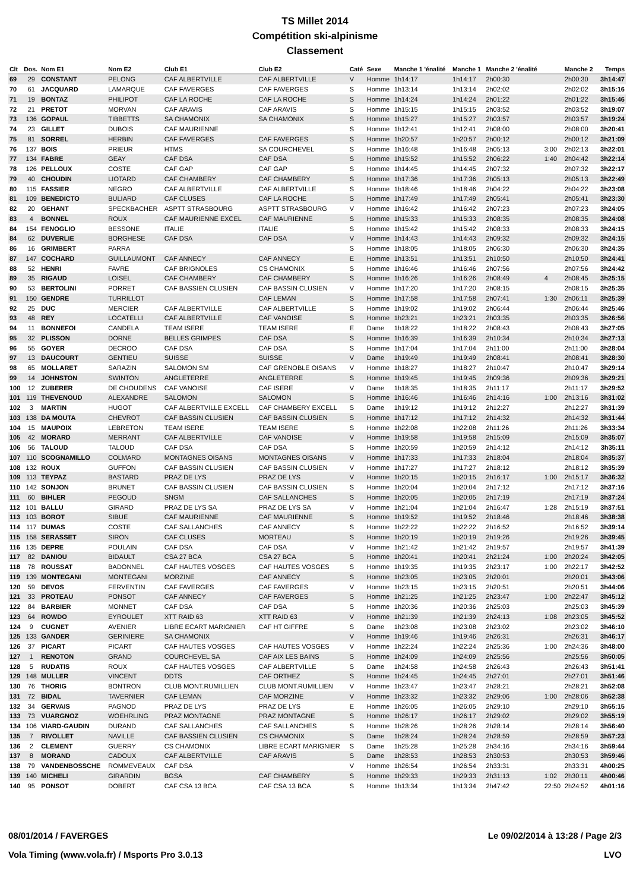TS Millet 2014
Compétition ski-alpinisme
Classement
| Clt | Dos. | Nom E1 | Nom E2 | Club E1 | Club E2 | Caté | Sexe | Manche 1 'énalité | Manche 1 | Manche 2 'énalité | | Manche 2 | Temps |
| --- | --- | --- | --- | --- | --- | --- | --- | --- | --- | --- | --- | --- | --- |
| 69 | 29 | CONSTANT | PELONG | CAF ALBERTVILLE | CAF ALBERTVILLE | V | Homme | 1h14:17 | 1h14:17 | 2h00:30 | | 2h00:30 | 3h14:47 |
| 70 | 61 | JACQUARD | LAMARQUE | CAF FAVERGES | CAF FAVERGES | S | Homme | 1h13:14 | 1h13:14 | 2h02:02 | | 2h02:02 | 3h15:16 |
| 71 | 19 | BONTAZ | PHILIPOT | CAF LA ROCHE | CAF LA ROCHE | S | Homme | 1h14:24 | 1h14:24 | 2h01:22 | | 2h01:22 | 3h15:46 |
| 72 | 21 | PRETOT | MORVAN | CAF ARAVIS | CAF ARAVIS | S | Homme | 1h15:15 | 1h15:15 | 2h03:52 | | 2h03:52 | 3h19:07 |
| 73 | 136 | GOPAUL | TIBBETTS | SA CHAMONIX | SA CHAMONIX | S | Homme | 1h15:27 | 1h15:27 | 2h03:57 | | 2h03:57 | 3h19:24 |
| 74 | 23 | GILLET | DUBOIS | CAF MAURIENNE | | S | Homme | 1h12:41 | 1h12:41 | 2h08:00 | | 2h08:00 | 3h20:41 |
| 75 | 81 | SORREL | HERBIN | CAF FAVERGES | CAF FAVERGES | S | Homme | 1h20:57 | 1h20:57 | 2h00:12 | | 2h00:12 | 3h21:09 |
| 76 | 137 | BOIS | PRIEUR | HTMS | SA COURCHEVEL | S | Homme | 1h16:48 | 1h16:48 | 2h05:13 | 3:00 | 2h02:13 | 3h22:01 |
| 77 | 134 | FABRE | GEAY | CAF DSA | CAF DSA | S | Homme | 1h15:52 | 1h15:52 | 2h06:22 | 1:40 | 2h04:42 | 3h22:14 |
| 78 | 126 | PELLOUX | COSTE | CAF GAP | CAF GAP | S | Homme | 1h14:45 | 1h14:45 | 2h07:32 | | 2h07:32 | 3h22:17 |
| 79 | 40 | CHOUDIN | LIOTARD | CAF CHAMBERY | CAF CHAMBERY | S | Homme | 1h17:36 | 1h17:36 | 2h05:13 | | 2h05:13 | 3h22:49 |
| 80 | 115 | FASSIER | NEGRO | CAF ALBERTVILLE | CAF ALBERTVILLE | S | Homme | 1h18:46 | 1h18:46 | 2h04:22 | | 2h04:22 | 3h23:08 |
| 81 | 109 | BENEDICTO | BULIARD | CAF CLUSES | CAF LA ROCHE | S | Homme | 1h17:49 | 1h17:49 | 2h05:41 | | 2h05:41 | 3h23:30 |
| 82 | 20 | GEHANT | SPECKBACHER | ASPTT STRASBOURG | ASPTT STRASBOURG | V | Homme | 1h16:42 | 1h16:42 | 2h07:23 | | 2h07:23 | 3h24:05 |
| 83 | 4 | BONNEL | ROUX | CAF MAURIENNE EXCEL | CAF MAURIENNE | S | Homme | 1h15:33 | 1h15:33 | 2h08:35 | | 2h08:35 | 3h24:08 |
| 84 | 154 | FENOGLIO | BESSONE | ITALIE | ITALIE | S | Homme | 1h15:42 | 1h15:42 | 2h08:33 | | 2h08:33 | 3h24:15 |
| 84 | 62 | DUVERLIE | BORGHESE | CAF DSA | CAF DSA | V | Homme | 1h14:43 | 1h14:43 | 2h09:32 | | 2h09:32 | 3h24:15 |
| 86 | 16 | GRIMBERT | PARRA | | | S | Homme | 1h18:05 | 1h18:05 | 2h06:30 | | 2h06:30 | 3h24:35 |
| 87 | 147 | COCHARD | GUILLAUMONT | CAF ANNECY | CAF ANNECY | E | Homme | 1h13:51 | 1h13:51 | 2h10:50 | | 2h10:50 | 3h24:41 |
| 88 | 52 | HENRI | FAVRE | CAF BRIGNOLES | CS CHAMONIX | S | Homme | 1h16:46 | 1h16:46 | 2h07:56 | | 2h07:56 | 3h24:42 |
| 89 | 35 | RIGAUD | LOISEL | CAF CHAMBERY | CAF CHAMBERY | S | Homme | 1h16:26 | 1h16:26 | 2h08:49 | 4 | 2h08:45 | 3h25:15 |
| 90 | 53 | BERTOLINI | PORRET | CAF BASSIEN CLUSIEN | CAF BASSIN CLUSIEN | V | Homme | 1h17:20 | 1h17:20 | 2h08:15 | | 2h08:15 | 3h25:35 |
| 91 | 150 | GENDRE | TURRILLOT | | CAF LEMAN | S | Homme | 1h17:58 | 1h17:58 | 2h07:41 | 1:30 | 2h06:11 | 3h25:39 |
| 92 | 25 | DUC | MERCIER | CAF ALBERTVILLE | CAF ALBERTVILLE | S | Homme | 1h19:02 | 1h19:02 | 2h06:44 | | 2h06:44 | 3h25:46 |
| 93 | 48 | REY | LOCATELLI | CAF ALBERTVILLE | CAF VANOISE | S | Homme | 1h23:21 | 1h23:21 | 2h03:35 | | 2h03:35 | 3h26:56 |
| 94 | 11 | BONNEFOI | CANDELA | TEAM ISERE | TEAM ISERE | E | Dame | 1h18:22 | 1h18:22 | 2h08:43 | | 2h08:43 | 3h27:05 |
| 95 | 32 | PLISSON | DORNE | BELLES GRIMPES | CAF DSA | S | Homme | 1h16:39 | 1h16:39 | 2h10:34 | | 2h10:34 | 3h27:13 |
| 96 | 55 | GOYER | DECROO | CAF DSA | CAF DSA | S | Homme | 1h17:04 | 1h17:04 | 2h11:00 | | 2h11:00 | 3h28:04 |
| 97 | 13 | DAUCOURT | GENTIEU | SUISSE | SUISSE | V | Dame | 1h19:49 | 1h19:49 | 2h08:41 | | 2h08:41 | 3h28:30 |
| 98 | 65 | MOLLARET | SARAZIN | SALOMON SM | CAF GRENOBLE OISANS | V | Homme | 1h18:27 | 1h18:27 | 2h10:47 | | 2h10:47 | 3h29:14 |
| 99 | 14 | JOHNSTON | SWINTON | ANGLETERRE | ANGLETERRE | S | Homme | 1h19:45 | 1h19:45 | 2h09:36 | | 2h09:36 | 3h29:21 |
| 100 | 12 | ZUBERER | DE CHOUDENS | CAF VANOISE | CAF ISERE | V | Dame | 1h18:35 | 1h18:35 | 2h11:17 | | 2h11:17 | 3h29:52 |
| 101 | 119 | THEVENOUD | ALEXANDRE | SALOMON | SALOMON | S | Homme | 1h16:46 | 1h16:46 | 2h14:16 | 1:00 | 2h13:16 | 3h31:02 |
| 102 | 3 | MARTIN | HUGOT | CAF ALBERTVILLE EXCELL | CAF CHAMBERY EXCELL | S | Dame | 1h19:12 | 1h19:12 | 2h12:27 | | 2h12:27 | 3h31:39 |
| 103 | 138 | DA MOUTA | CHEVROT | CAF BASSIN CLUSIEN | CAF BASSIN CLUSIEN | S | Homme | 1h17:12 | 1h17:12 | 2h14:32 | | 2h14:32 | 3h31:44 |
| 104 | 15 | MAUPOIX | LEBRETON | TEAM ISERE | TEAM ISERE | S | Homme | 1h22:08 | 1h22:08 | 2h11:26 | | 2h11:26 | 3h33:34 |
| 105 | 42 | MORARD | MERRANT | CAF ALBERTVILLE | CAF VANOISE | V | Homme | 1h19:58 | 1h19:58 | 2h15:09 | | 2h15:09 | 3h35:07 |
| 106 | 56 | TALOUD | TALOUD | CAF DSA | CAF DSA | S | Homme | 1h20:59 | 1h20:59 | 2h14:12 | | 2h14:12 | 3h35:11 |
| 107 | 110 | SCOGNAMILLO | COLMARD | MONTAGNES OISANS | MONTAGNES OISANS | V | Homme | 1h17:33 | 1h17:33 | 2h18:04 | | 2h18:04 | 3h35:37 |
| 108 | 132 | ROUX | GUFFON | CAF BASSIN CLUSIEN | CAF BASSIN CLUSIEN | V | Homme | 1h17:27 | 1h17:27 | 2h18:12 | | 2h18:12 | 3h35:39 |
| 109 | 113 | TEYPAZ | BASTARD | PRAZ DE LYS | PRAZ DE LYS | V | Homme | 1h20:15 | 1h20:15 | 2h16:17 | 1:00 | 2h15:17 | 3h36:32 |
| 110 | 142 | SONJON | BRUNET | CAF BASSIN CLUSIEN | CAF BASSIN CLUSIEN | S | Homme | 1h20:04 | 1h20:04 | 2h17:12 | | 2h17:12 | 3h37:16 |
| 111 | 60 | BIHLER | PEGOUD | SNGM | CAF SALLANCHES | S | Homme | 1h20:05 | 1h20:05 | 2h17:19 | | 2h17:19 | 3h37:24 |
| 112 | 101 | BALLU | GIRARD | PRAZ DE LYS SA | PRAZ DE LYS SA | V | Homme | 1h21:04 | 1h21:04 | 2h16:47 | 1:28 | 2h15:19 | 3h37:51 |
| 113 | 103 | BOROT | SIBUE | CAF MAURIENNE | CAF MAURIENNE | S | Homme | 1h19:52 | 1h19:52 | 2h18:46 | | 2h18:46 | 3h38:38 |
| 114 | 117 | DUMAS | COSTE | CAF SALLANCHES | CAF ANNECY | S | Homme | 1h22:22 | 1h22:22 | 2h16:52 | | 2h16:52 | 3h39:14 |
| 115 | 158 | SERASSET | SIRON | CAF CLUSES | MORTEAU | S | Homme | 1h20:19 | 1h20:19 | 2h19:26 | | 2h19:26 | 3h39:45 |
| 116 | 135 | DEPRE | POULAIN | CAF DSA | CAF DSA | V | Homme | 1h21:42 | 1h21:42 | 2h19:57 | | 2h19:57 | 3h41:39 |
| 117 | 82 | DANIOU | BIDAULT | CSA 27 BCA | CSA 27 BCA | S | Homme | 1h20:41 | 1h20:41 | 2h21:24 | 1:00 | 2h20:24 | 3h42:05 |
| 118 | 78 | ROUSSAT | BADONNEL | CAF HAUTES VOSGES | CAF HAUTES VOSGES | S | Homme | 1h19:35 | 1h19:35 | 2h23:17 | 1:00 | 2h22:17 | 3h42:52 |
| 119 | 139 | MONTEGANI | MONTEGANI | MORZINE | CAF ANNECY | S | Homme | 1h23:05 | 1h23:05 | 2h20:01 | | 2h20:01 | 3h43:06 |
| 120 | 59 | DEVOS | FERVENTIN | CAF FAVERGES | CAF FAVERGES | V | Homme | 1h23:15 | 1h23:15 | 2h20:51 | | 2h20:51 | 3h44:06 |
| 121 | 33 | PROTEAU | PONSOT | CAF ANNECY | CAF FAVERGES | S | Homme | 1h21:25 | 1h21:25 | 2h23:47 | 1:00 | 2h22:47 | 3h45:12 |
| 122 | 84 | BARBIER | MONNET | CAF DSA | CAF DSA | S | Homme | 1h20:36 | 1h20:36 | 2h25:03 | | 2h25:03 | 3h45:39 |
| 123 | 64 | ROWDO | EYROULET | XTT RAID 63 | XTT RAID 63 | V | Homme | 1h21:39 | 1h21:39 | 2h24:13 | 1:08 | 2h23:05 | 3h45:52 |
| 124 | 9 | CUGNET | AVENIER | LIBRE ECART MARIGNIER | CAF HT GIFFRE | S | Dame | 1h23:08 | 1h23:08 | 2h23:02 | | 2h23:02 | 3h46:10 |
| 125 | 133 | GANDER | GERINIERE | SA CHAMONIX | | V | Homme | 1h19:46 | 1h19:46 | 2h26:31 | | 2h26:31 | 3h46:17 |
| 126 | 37 | PICART | PICART | CAF HAUTES VOSGES | CAF HAUTES VOSGES | V | Homme | 1h22:24 | 1h22:24 | 2h25:36 | 1:00 | 2h24:36 | 3h48:00 |
| 127 | 1 | RENOTON | GRAND | COURCHEVEL SA | CAF AIX LES BAINS | S | Homme | 1h24:09 | 1h24:09 | 2h25:56 | | 2h25:56 | 3h50:05 |
| 128 | 5 | RUDATIS | ROUX | CAF HAUTES VOSGES | CAF ALBERTVILLE | S | Dame | 1h24:58 | 1h24:58 | 2h26:43 | | 2h26:43 | 3h51:41 |
| 129 | 148 | MULLER | VINCENT | DDTS | CAF ORTHEZ | S | Homme | 1h24:45 | 1h24:45 | 2h27:01 | | 2h27:01 | 3h51:46 |
| 130 | 76 | THORIG | BONTRON | CLUB MONT.RUMILLIEN | CLUB MONT.RUMILLIEN | V | Homme | 1h23:47 | 1h23:47 | 2h28:21 | | 2h28:21 | 3h52:08 |
| 131 | 72 | BIDAL | TAVERNIER | CAF LEMAN | CAF MORZINE | V | Homme | 1h23:32 | 1h23:32 | 2h29:06 | 1:00 | 2h28:06 | 3h52:38 |
| 132 | 34 | GERVAIS | PAGNOD | PRAZ DE LYS | PRAZ DE LYS | E | Homme | 1h26:05 | 1h26:05 | 2h29:10 | | 2h29:10 | 3h55:15 |
| 133 | 73 | VUARGNOZ | WOEHRLING | PRAZ MONTAGNE | PRAZ MONTAGNE | S | Homme | 1h26:17 | 1h26:17 | 2h29:02 | | 2h29:02 | 3h55:19 |
| 134 | 106 | VIARD-GAUDIN | DURAND | CAF SALLANCHES | CAF SALLANCHES | S | Homme | 1h28:26 | 1h28:26 | 2h28:14 | | 2h28:14 | 3h56:40 |
| 135 | 7 | RIVOLLET | NAVILLE | CAF BASSIEN CLUSIEN | CS CHAMONIX | S | Dame | 1h28:24 | 1h28:24 | 2h28:59 | | 2h28:59 | 3h57:23 |
| 136 | 2 | CLEMENT | GUERRY | CS CHAMONIX | LIBRE ECART MARIGNIER | S | Dame | 1h25:28 | 1h25:28 | 2h34:16 | | 2h34:16 | 3h59:44 |
| 137 | 8 | MORAND | CADOUX | CAF ALBERTVILLE | CAF ARAVIS | S | Dame | 1h28:53 | 1h28:53 | 2h30:53 | | 2h30:53 | 3h59:46 |
| 138 | 79 | VANDENBOSSCHE | ROMMEVEAUX | CAF DSA | | V | Homme | 1h26:54 | 1h26:54 | 2h33:31 | | 2h33:31 | 4h00:25 |
| 139 | 140 | MICHELI | GIRARDIN | BGSA | CAF CHAMBERY | S | Homme | 1h29:33 | 1h29:33 | 2h31:13 | 1:02 | 2h30:11 | 4h00:46 |
| 140 | 95 | PONSOT | DOBERT | CAF CSA 13 BCA | CAF CSA 13 BCA | S | Homme | 1h13:34 | 1h13:34 | 2h47:42 | 22:50 | 2h24:52 | 4h01:16 |
08/01/2014 / FAVERGES
Le 09/02/2014 à 13:28 / Page 2/3
Vola Timing (www.vola.fr) / Msports Pro 3.0.13
LVO